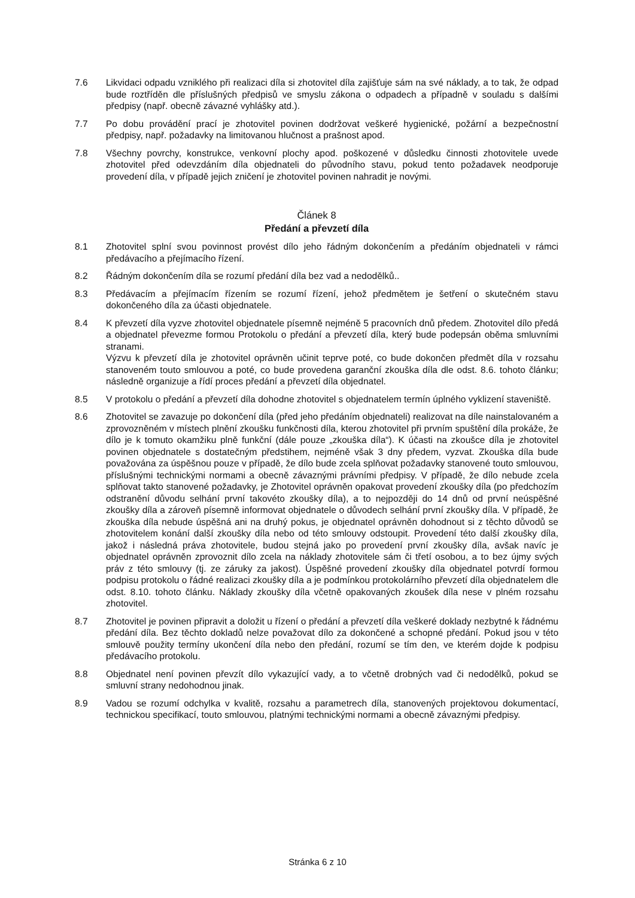7.6 Likvidaci odpadu vzniklého při realizaci díla si zhotovitel díla zajišťuje sám na své náklady, a to tak, že odpad bude roztříděn dle příslušných předpisů ve smyslu zákona o odpadech a případně v souladu s dalšími předpisy (např. obecně závazné vyhlášky atd.).
7.7 Po dobu provádění prací je zhotovitel povinen dodržovat veškeré hygienické, požární a bezpečnostní předpisy, např. požadavky na limitovanou hlučnost a prašnost apod.
7.8 Všechny povrchy, konstrukce, venkovní plochy apod. poškozené v důsledku činnosti zhotovitele uvede zhotovitel před odevzdáním díla objednateli do původního stavu, pokud tento požadavek neodporuje provedení díla, v případě jejich zničení je zhotovitel povinen nahradit je novými.
Článek 8
Předání a převzetí díla
8.1 Zhotovitel splní svou povinnost provést dílo jeho řádným dokončením a předáním objednateli v rámci předávacího a přejímacího řízení.
8.2 Řádným dokončením díla se rozumí předání díla bez vad a nedodělků..
8.3 Předávacím a přejímacím řízením se rozumí řízení, jehož předmětem je šetření o skutečném stavu dokončeného díla za účasti objednatele.
8.4 K převzetí díla vyzve zhotovitel objednatele písemně nejméně 5 pracovních dnů předem. Zhotovitel dílo předá a objednatel převezme formou Protokolu o předání a převzetí díla, který bude podepsán oběma smluvními stranami.
Výzvu k převzetí díla je zhotovitel oprávněn učinit teprve poté, co bude dokončen předmět díla v rozsahu stanoveném touto smlouvou a poté, co bude provedena garanční zkouška díla dle odst. 8.6. tohoto článku; následně organizuje a řídí proces předání a převzetí díla objednatel.
8.5 V protokolu o předání a převzetí díla dohodne zhotovitel s objednatelem termín úplného vyklizení staveniště.
8.6 Zhotovitel se zavazuje po dokončení díla (před jeho předáním objednateli) realizovat na díle nainstalovaném a zprovozněném v místech plnění zkoušku funkčnosti díla, kterou zhotovitel při prvním spuštění díla prokáže, že dílo je k tomuto okamžiku plně funkční (dále pouze „zkouška díla“). K účasti na zkoušce díla je zhotovitel povinen objednatele s dostatečným předstihem, nejméně však 3 dny předem, vyzvat. Zkouška díla bude považována za úspěšnou pouze v případě, že dílo bude zcela splňovat požadavky stanovené touto smlouvou, příslušnými technickými normami a obecně závaznými právními předpisy. V případě, že dílo nebude zcela splňovat takto stanovené požadavky, je Zhotovitel oprávněn opakovat provedení zkoušky díla (po předchozím odstranění důvodu selhání první takovéto zkoušky díla), a to nejpozději do 14 dnů od první neúspěšné zkoušky díla a zároveň písemně informovat objednatele o důvodech selhání první zkoušky díla. V případě, že zkouška díla nebude úspěšná ani na druhý pokus, je objednatel oprávněn dohodnout si z těchto důvodů se zhotovitelem konání další zkoušky díla nebo od této smlouvy odstoupit. Provedení této další zkoušky díla, jakož i následná práva zhotovitele, budou stejná jako po provedení první zkoušky díla, avšak navíc je objednatel oprávněn zprovoznit dílo zcela na náklady zhotovitele sám či třetí osobou, a to bez újmy svých práv z této smlouvy (tj. ze záruky za jakost). Úspěšné provedení zkoušky díla objednatel potvrdí formou podpisu protokolu o řádné realizaci zkoušky díla a je podmínkou protokolárního převzetí díla objednatelem dle odst. 8.10. tohoto článku. Náklady zkoušky díla včetně opakovaných zkoušek díla nese v plném rozsahu zhotovitel.
8.7 Zhotovitel je povinen připravit a doložit u řízení o předání a převzetí díla veškeré doklady nezbytné k řádnému předání díla. Bez těchto dokladů nelze považovat dílo za dokončené a schopné předání. Pokud jsou v této smlouvě použity termíny ukončení díla nebo den předání, rozumí se tím den, ve kterém dojde k podpisu předávacího protokolu.
8.8 Objednatel není povinen převzít dílo vykazující vady, a to včetně drobných vad či nedodělků, pokud se smluvní strany nedohodnou jinak.
8.9 Vadou se rozumí odchylka v kvalitě, rozsahu a parametrech díla, stanovených projektovou dokumentací, technickou specifikací, touto smlouvou, platnými technickými normami a obecně závaznými předpisy.
Stránka 6 z 10